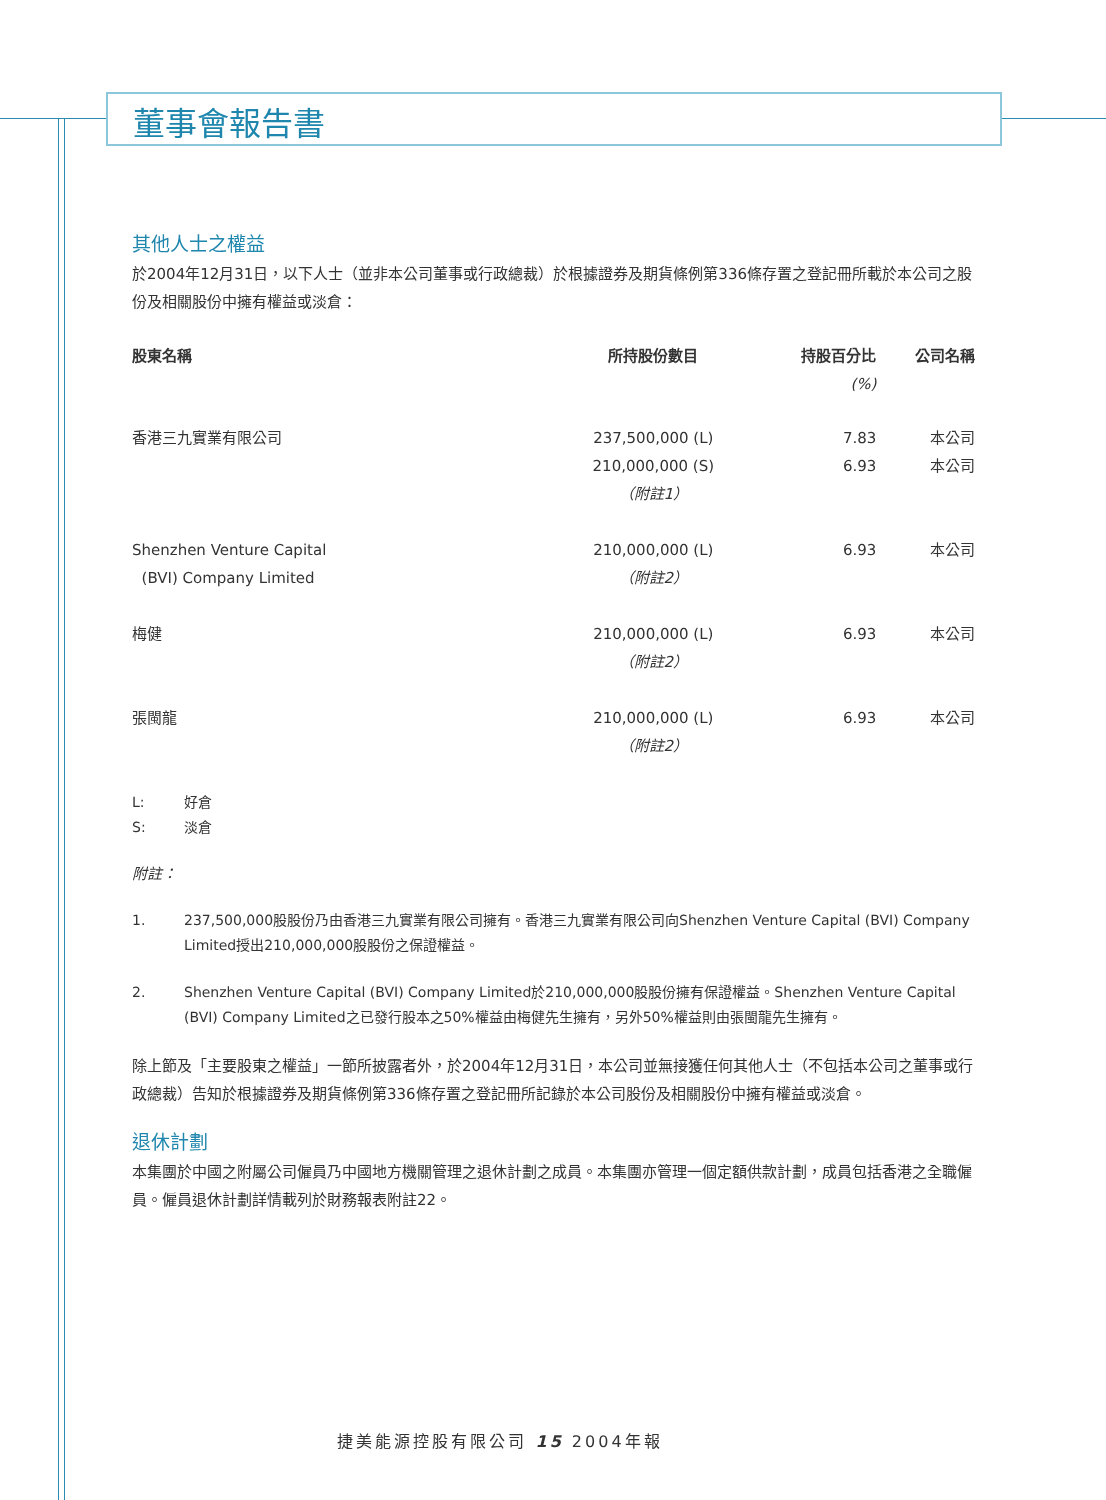董事會報告書
其他人士之權益
於2004年12月31日，以下人士（並非本公司董事或行政總裁）於根據證券及期貨條例第336條存置之登記冊所載於本公司之股份及相關股份中擁有權益或淡倉：
| 股東名稱 | 所持股份數目 | 持股百分比 (%) | 公司名稱 |
| --- | --- | --- | --- |
| 香港三九實業有限公司 | 237,500,000 (L) 210,000,000 (S) （附註1） | 7.83 6.93 | 本公司 本公司 |
| Shenzhen Venture Capital (BVI) Company Limited | 210,000,000 (L) （附註2） | 6.93 | 本公司 |
| 梅健 | 210,000,000 (L) （附註2） | 6.93 | 本公司 |
| 張閩龍 | 210,000,000 (L) （附註2） | 6.93 | 本公司 |
L: 好倉
S: 淡倉
附註：
1. 237,500,000股股份乃由香港三九實業有限公司擁有。香港三九實業有限公司向Shenzhen Venture Capital (BVI) Company Limited授出210,000,000股股份之保證權益。
2. Shenzhen Venture Capital (BVI) Company Limited於210,000,000股股份擁有保證權益。Shenzhen Venture Capital (BVI) Company Limited之已發行股本之50%權益由梅健先生擁有，另外50%權益則由張閩龍先生擁有。
除上節及「主要股東之權益」一節所披露者外，於2004年12月31日，本公司並無接獲任何其他人士（不包括本公司之董事或行政總裁）告知於根據證券及期貨條例第336條存置之登記冊所記錄於本公司股份及相關股份中擁有權益或淡倉。
退休計劃
本集團於中國之附屬公司僱員乃中國地方機關管理之退休計劃之成員。本集團亦管理一個定額供款計劃，成員包括香港之全職僱員。僱員退休計劃詳情載列於財務報表附註22。
捷美能源控股有限公司 15 2004年報